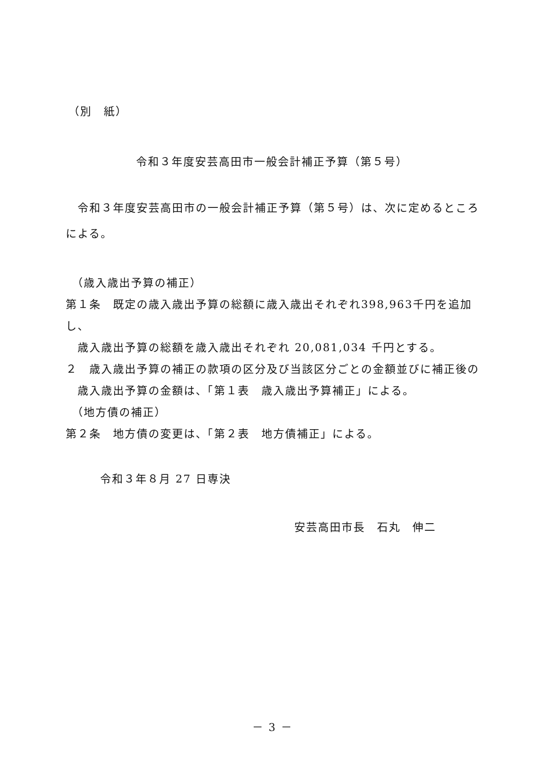（別　紙）
令和３年度安芸高田市一般会計補正予算（第５号）
　令和３年度安芸高田市の一般会計補正予算（第５号）は、次に定めるところによる。
（歳入歳出予算の補正）
第１条　既定の歳入歳出予算の総額に歳入歳出それぞれ398,963千円を追加し、
　歳入歳出予算の総額を歳入歳出それぞれ 20,081,034 千円とする。
２　歳入歳出予算の補正の款項の区分及び当該区分ごとの金額並びに補正後の
　歳入歳出予算の金額は、「第１表　歳入歳出予算補正」による。
（地方債の補正）
第２条　地方債の変更は、「第２表　地方債補正」による。
令和３年８月 27 日専決
安芸高田市長　石丸　伸二
－ 3 －